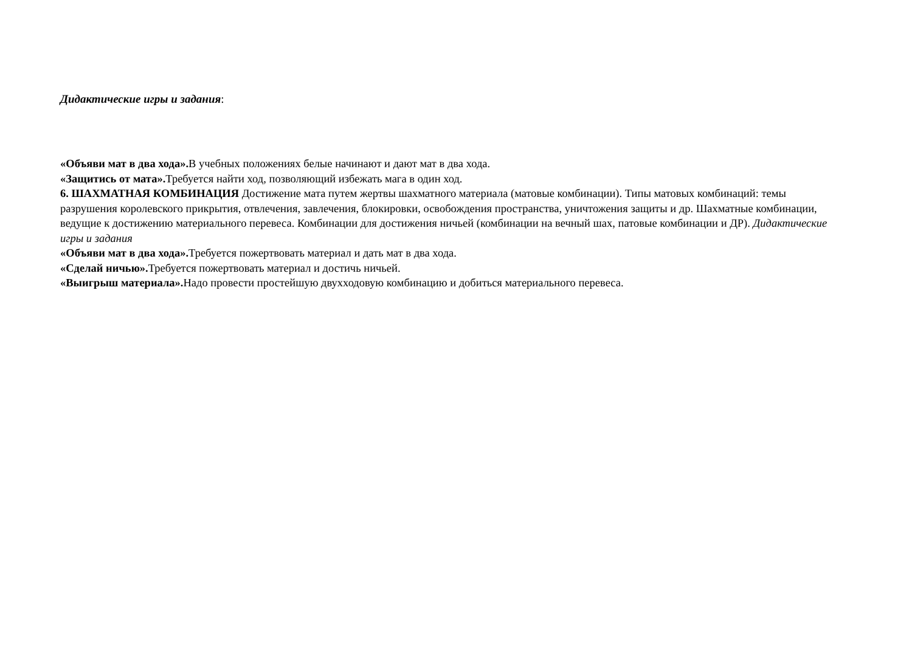Дидактические игры и задания:
«Объяви мат в два хода». В учебных положениях белые начинают и дают мат в два хода.
«Защитись от мата». Требуется найти ход, позволяющий избежать мага в один ход.
6. ШАХМАТНАЯ КОМБИНАЦИЯ Достижение мата путем жертвы шахматного материала (матовые комбинации). Типы матовых комбинаций: темы разрушения королевского прикрытия, отвлечения, завлечения, блокировки, освобождения пространства, уничтожения защиты и др. Шахматные комбинации, ведущие к достижению материального перевеса. Комбинации для достижения ничьей (комбинации на вечный шах, патовые комбинации и ДР). Дидактические игры и задания
«Объяви мат в два хода». Требуется пожертвовать материал и дать мат в два хода.
«Сделай ничью». Требуется пожертвовать материал и достичь ничьей.
«Выигрыш материала». Надо провести простейшую двухходовую комбинацию и добиться материального перевеса.